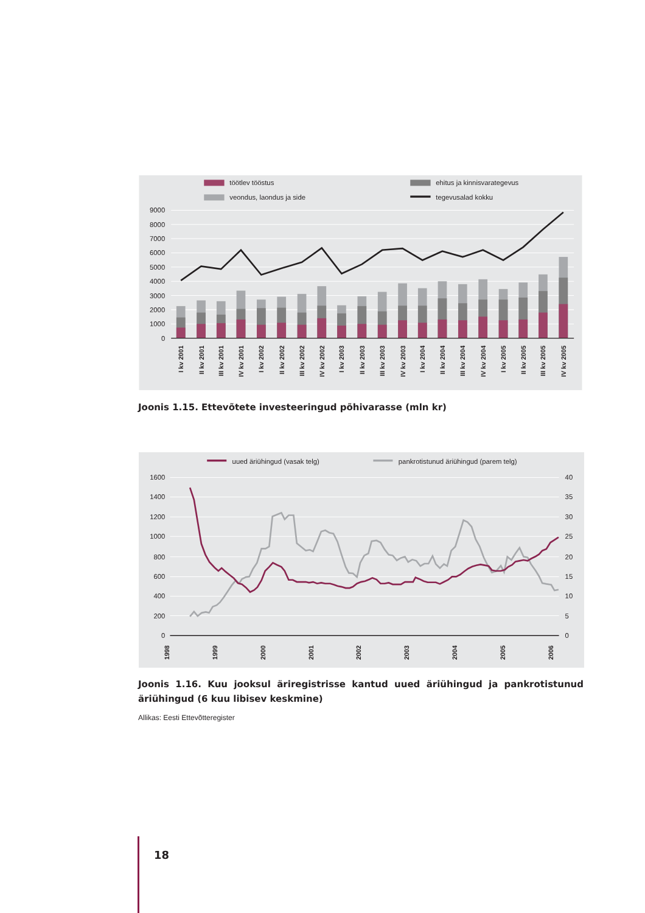töötlev tööstus
ehitus ja kinnisvarategevus
veondus, laondus ja side
tegevusalad kokku
9000
8000
7000
6000
5000
4000
3000
2000
1000
0
I kv 2001
II kv 2001
III kv 2001
IV kv 2001
I kv 2002
II kv 2002
III kv 2002
IV kv 2002
I kv 2003
II kv 2003
III kv 2003
IV kv 2003
I kv 2004
II kv 2004
III kv 2004
IV kv 2004
I kv 2005
II kv 2005
III kv 2005
IV kv 2005
Joonis 1.15. Ettevõtete investeeringud põhivarasse (mln kr)
uued äriühingud (vasak telg)
pankrotistunud äriühingud (parem telg)
1600
1400
1200
1000
800
600
400
200
0
40
35
30
25
20
15
10
5
0
1998
1999
2000
2001
2002
2003
2004
2005
2006
Joonis 1.16. Kuu jooksul äriregistrisse kantud uued äriühingud ja pankrotistunud äriühingud (6 kuu libisev keskmine)
Allikas: Eesti Ettevõtteregister
18